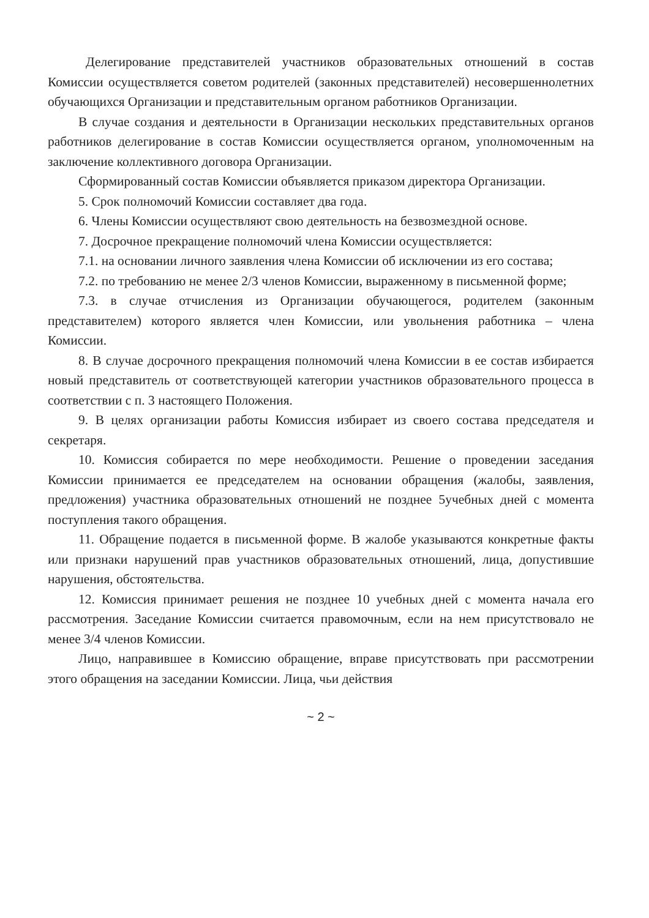Делегирование представителей участников образовательных отношений в состав Комиссии осуществляется советом родителей (законных представителей) несовершеннолетних обучающихся Организации и представительным органом работников Организации.
В случае создания и деятельности в Организации нескольких представительных органов работников делегирование в состав Комиссии осуществляется органом, уполномоченным на заключение коллективного договора Организации.
Сформированный состав Комиссии объявляется приказом директора Организации.
5. Срок полномочий Комиссии составляет два года.
6. Члены Комиссии осуществляют свою деятельность на безвозмездной основе.
7. Досрочное прекращение полномочий члена Комиссии осуществляется:
7.1. на основании личного заявления члена Комиссии об исключении из его состава;
7.2. по требованию не менее 2/3 членов Комиссии, выраженному в письменной форме;
7.3. в случае отчисления из Организации обучающегося, родителем (законным представителем) которого является член Комиссии, или увольнения работника – члена Комиссии.
8. В случае досрочного прекращения полномочий члена Комиссии в ее состав избирается новый представитель от соответствующей категории участников образовательного процесса в соответствии с п. 3 настоящего Положения.
9. В целях организации работы Комиссия избирает из своего состава председателя и секретаря.
10. Комиссия собирается по мере необходимости. Решение о проведении заседания Комиссии принимается ее председателем на основании обращения (жалобы, заявления, предложения) участника образовательных отношений не позднее 5учебных дней с момента поступления такого обращения.
11. Обращение подается в письменной форме. В жалобе указываются конкретные факты или признаки нарушений прав участников образовательных отношений, лица, допустившие нарушения, обстоятельства.
12. Комиссия принимает решения не позднее 10 учебных дней с момента начала его рассмотрения. Заседание Комиссии считается правомочным, если на нем присутствовало не менее 3/4 членов Комиссии.
Лицо, направившее в Комиссию обращение, вправе присутствовать при рассмотрении этого обращения на заседании Комиссии. Лица, чьи действия
~ 2 ~